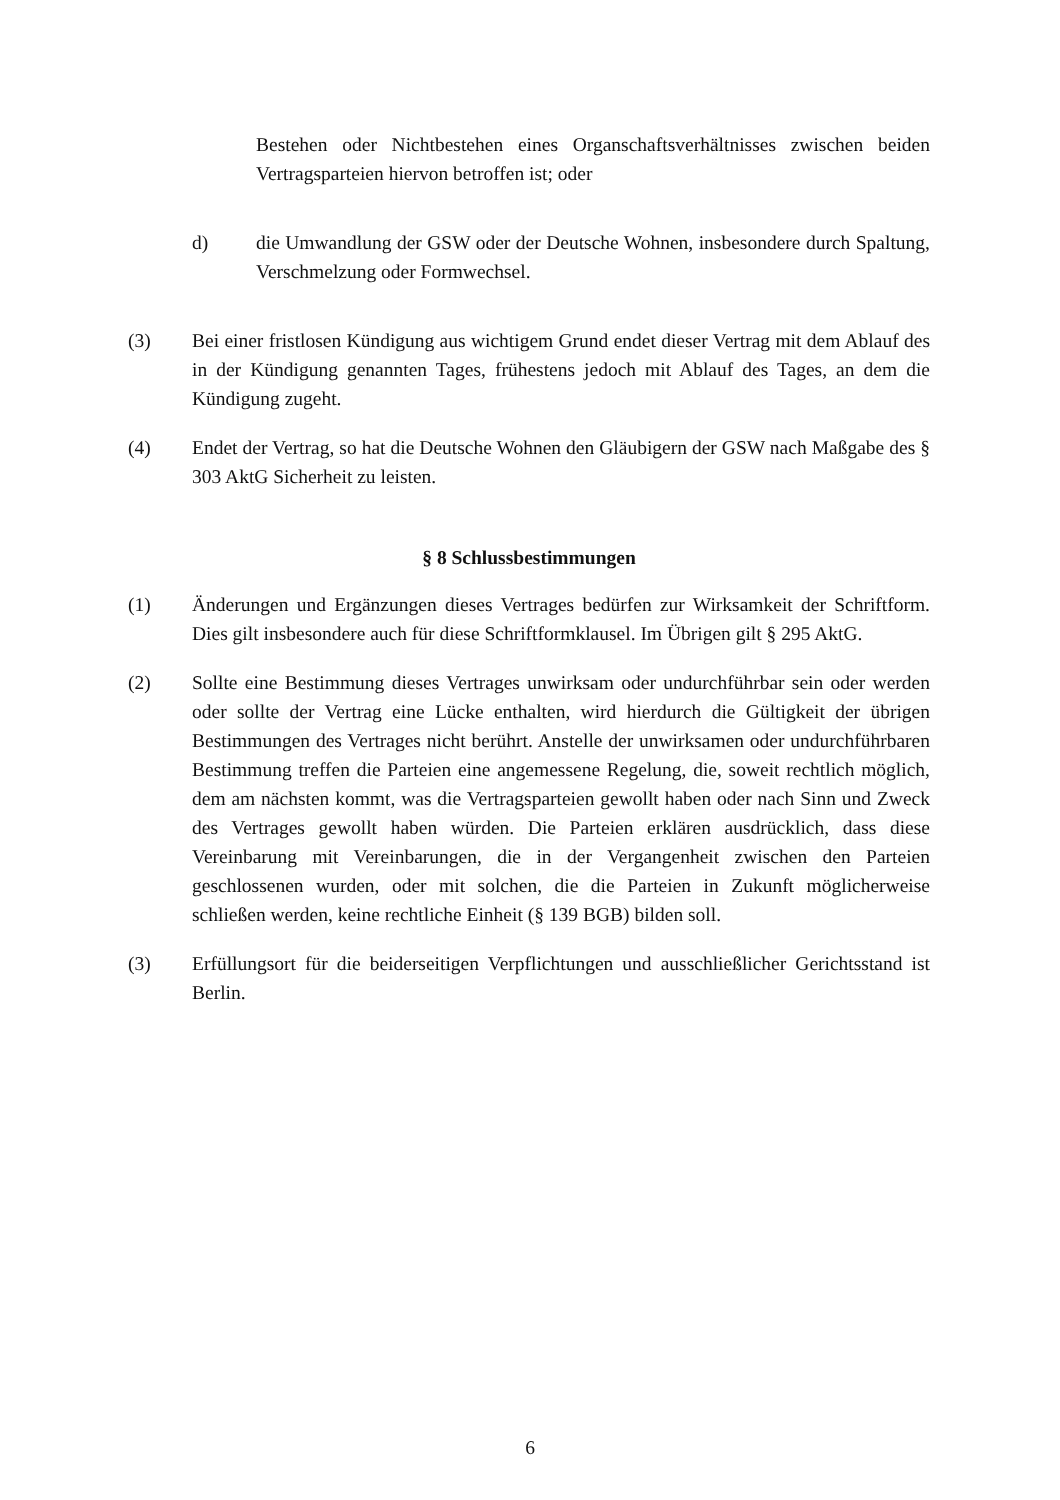Bestehen oder Nichtbestehen eines Organschaftsverhältnisses zwischen beiden Vertragsparteien hiervon betroffen ist; oder
d) die Umwandlung der GSW oder der Deutsche Wohnen, insbesondere durch Spaltung, Verschmelzung oder Formwechsel.
(3) Bei einer fristlosen Kündigung aus wichtigem Grund endet dieser Vertrag mit dem Ablauf des in der Kündigung genannten Tages, frühestens jedoch mit Ablauf des Tages, an dem die Kündigung zugeht.
(4) Endet der Vertrag, so hat die Deutsche Wohnen den Gläubigern der GSW nach Maßgabe des § 303 AktG Sicherheit zu leisten.
§ 8 Schlussbestimmungen
(1) Änderungen und Ergänzungen dieses Vertrages bedürfen zur Wirksamkeit der Schriftform. Dies gilt insbesondere auch für diese Schriftformklausel. Im Übrigen gilt § 295 AktG.
(2) Sollte eine Bestimmung dieses Vertrages unwirksam oder undurchführbar sein oder werden oder sollte der Vertrag eine Lücke enthalten, wird hierdurch die Gültigkeit der übrigen Bestimmungen des Vertrages nicht berührt. Anstelle der unwirksamen oder undurchführbaren Bestimmung treffen die Parteien eine angemessene Regelung, die, soweit rechtlich möglich, dem am nächsten kommt, was die Vertragsparteien gewollt haben oder nach Sinn und Zweck des Vertrages gewollt haben würden. Die Parteien erklären ausdrücklich, dass diese Vereinbarung mit Vereinbarungen, die in der Vergangenheit zwischen den Parteien geschlossenen wurden, oder mit solchen, die die Parteien in Zukunft möglicherweise schließen werden, keine rechtliche Einheit (§ 139 BGB) bilden soll.
(3) Erfüllungsort für die beiderseitigen Verpflichtungen und ausschließlicher Gerichtsstand ist Berlin.
6